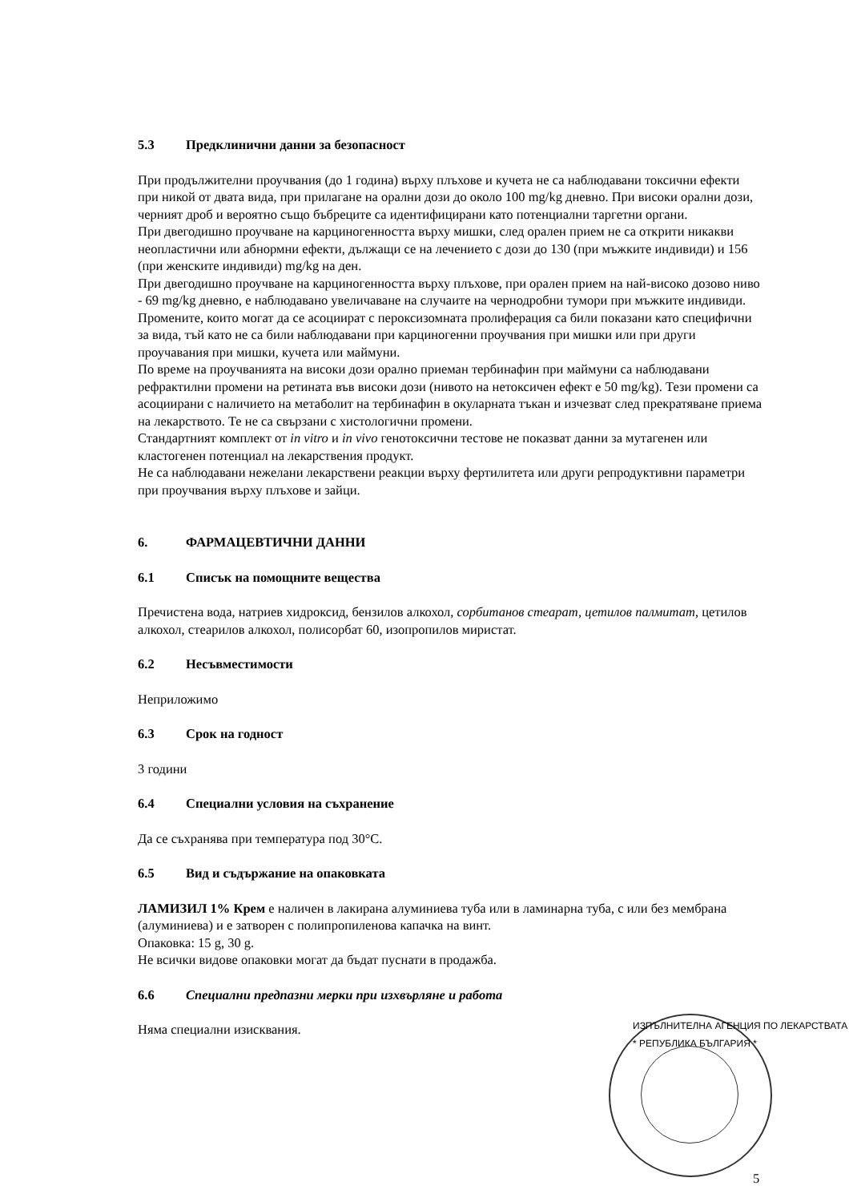5.3 Предклинични данни за безопасност
При продължителни проучвания (до 1 година) върху плъхове и кучета не са наблюдавани токсични ефекти при никой от двата вида, при прилагане на орални дози до около 100 mg/kg дневно. При високи орални дози, черният дроб и вероятно също бъбреците са идентифицирани като потенциални таргетни органи.
При двегодишно проучване на карциногенността върху мишки, след орален прием не са открити никакви неопластични или абнормни ефекти, дължащи се на лечението с дози до 130 (при мъжките индивиди) и 156 (при женските индивиди) mg/kg на ден.
При двегодишно проучване на карциногенността върху плъхове, при орален прием на най-високо дозово ниво - 69 mg/kg дневно, е наблюдавано увеличаване на случаите на чернодробни тумори при мъжките индивиди. Промените, които могат да се асоциират с пероксизомната пролиферация са били показани като специфични за вида, тъй като не са били наблюдавани при карциногенни проучвания при мишки или при други проучавания при мишки, кучета или маймуни.
По време на проучванията на високи дози орално приеман тербинафин при маймуни са наблюдавани рефрактилни промени на ретината във високи дози (нивото на нетоксичен ефект е 50 mg/kg). Тези промени са асоциирани с наличието на метаболит на тербинафин в окуларната тъкан и изчезват след прекратяване приема на лекарството. Те не са свързани с хистологични промени.
Стандартният комплект от in vitro и in vivo генотоксични тестове не показват данни за мутагенен или кластогенен потенциал на лекарствения продукт.
Не са наблюдавани нежелани лекарствени реакции върху фертилитета или други репродуктивни параметри при проучвания върху плъхове и зайци.
6. ФАРМАЦЕВТИЧНИ ДАННИ
6.1 Списък на помощните вещества
Пречистена вода, натриев хидроксид, бензилов алкохол, сорбитанов стеарат, цетилов палмитат, цетилов алкохол, стеарилов алкохол, полисорбат 60, изопропилов миристат.
6.2 Несъвместимости
Неприложимо
6.3 Срок на годност
3 години
6.4 Специални условия на съхранение
Да се съхранява при температура под 30°C.
6.5 Вид и съдържание на опаковката
ЛАМИЗИЛ 1% Крем е наличен в лакирана алуминиева туба или в ламинарна туба, с или без мембрана (алуминиева) и е затворен с полипропиленова капачка на винт.
Опаковка: 15 g, 30 g.
Не всички видове опаковки могат да бъдат пуснати в продажба.
6.6 Специални предпазни мерки при изхвърляне и работа
Няма специални изисквания.
ИЗПЪЛНИТЕЛНА АГЕНЦИЯ ПО ЛЕКАРСТВАТА * РЕПУБЛИКА БЪЛГАРИЯ *
5